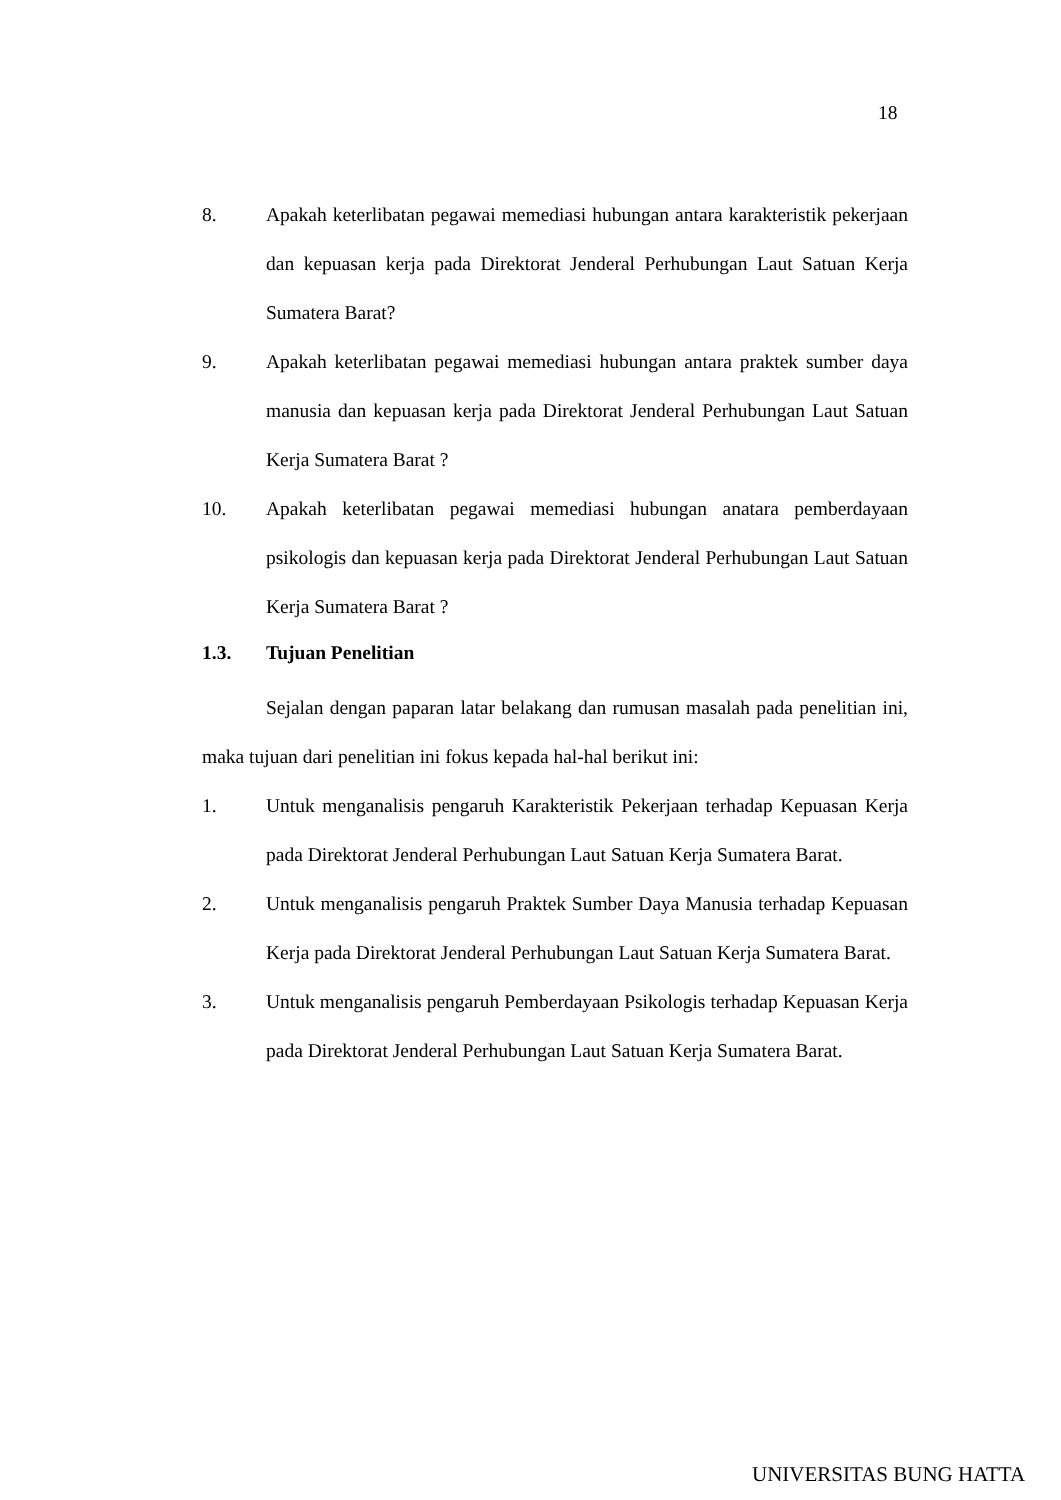18
8. Apakah keterlibatan pegawai memediasi hubungan antara karakteristik pekerjaan dan kepuasan kerja pada Direktorat Jenderal Perhubungan Laut Satuan Kerja Sumatera Barat?
9. Apakah keterlibatan pegawai memediasi hubungan antara praktek sumber daya manusia dan kepuasan kerja pada Direktorat Jenderal Perhubungan Laut Satuan Kerja Sumatera Barat ?
10. Apakah keterlibatan pegawai memediasi hubungan anatara pemberdayaan psikologis dan kepuasan kerja pada Direktorat Jenderal Perhubungan Laut Satuan Kerja Sumatera Barat ?
1.3. Tujuan Penelitian
Sejalan dengan paparan latar belakang dan rumusan masalah pada penelitian ini, maka tujuan dari penelitian ini fokus kepada hal-hal berikut ini:
1. Untuk menganalisis pengaruh Karakteristik Pekerjaan terhadap Kepuasan Kerja pada Direktorat Jenderal Perhubungan Laut Satuan Kerja Sumatera Barat.
2. Untuk menganalisis pengaruh Praktek Sumber Daya Manusia terhadap Kepuasan Kerja pada Direktorat Jenderal Perhubungan Laut Satuan Kerja Sumatera Barat.
3. Untuk menganalisis pengaruh Pemberdayaan Psikologis terhadap Kepuasan Kerja pada Direktorat Jenderal Perhubungan Laut Satuan Kerja Sumatera Barat.
UNIVERSITAS BUNG HATTA